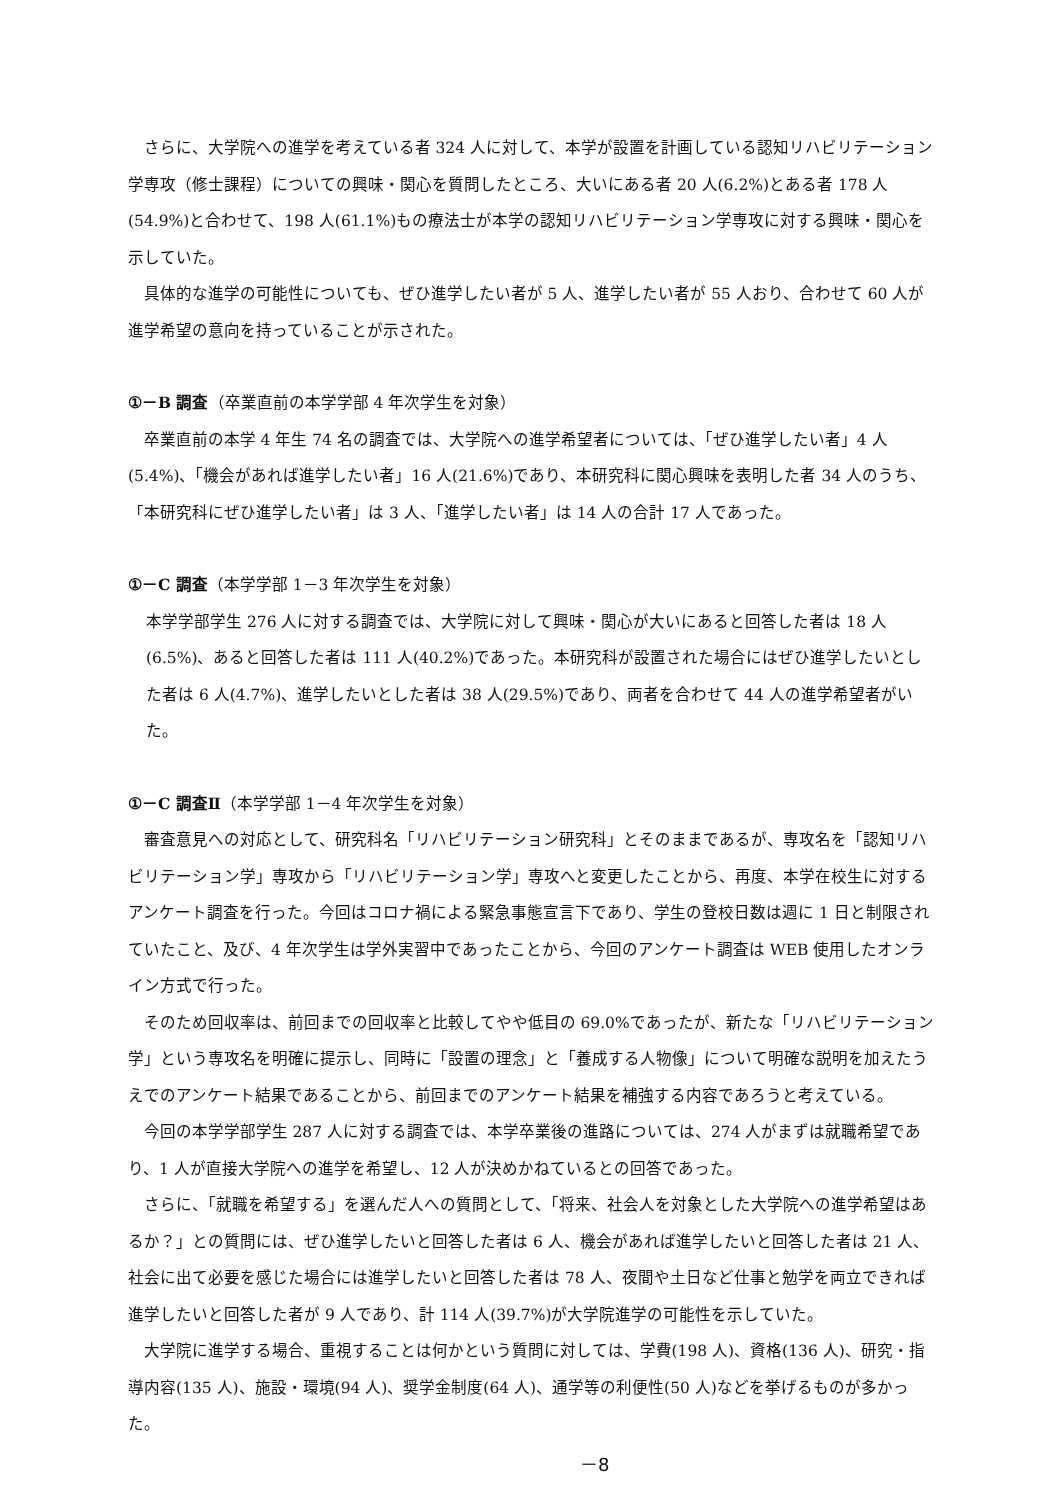さらに、大学院への進学を考えている者 324 人に対して、本学が設置を計画している認知リハビリテーション学専攻（修士課程）についての興味・関心を質問したところ、大いにある者 20 人(6.2%)とある者 178 人(54.9%)と合わせて、198 人(61.1%)もの療法士が本学の認知リハビリテーション学専攻に対する興味・関心を示していた。
具体的な進学の可能性についても、ぜひ進学したい者が 5 人、進学したい者が 55 人おり、合わせて 60 人が進学希望の意向を持っていることが示された。
①－B 調査（卒業直前の本学学部 4 年次学生を対象）
卒業直前の本学 4 年生 74 名の調査では、大学院への進学希望者については、「ぜひ進学したい者」4 人(5.4%)、「機会があれば進学したい者」16 人(21.6%)であり、本研究科に関心興味を表明した者 34 人のうち、「本研究科にぜひ進学したい者」は 3 人、「進学したい者」は 14 人の合計 17 人であった。
①－C 調査（本学学部 1－3 年次学生を対象）
本学学部学生 276 人に対する調査では、大学院に対して興味・関心が大いにあると回答した者は 18 人(6.5%)、あると回答した者は 111 人(40.2%)であった。本研究科が設置された場合にはぜひ進学したいとした者は 6 人(4.7%)、進学したいとした者は 38 人(29.5%)であり、両者を合わせて 44 人の進学希望者がいた。
①－C 調査Ⅱ（本学学部 1－4 年次学生を対象）
審査意見への対応として、研究科名「リハビリテーション研究科」とそのままであるが、専攻名を「認知リハビリテーション学」専攻から「リハビリテーション学」専攻へと変更したことから、再度、本学在校生に対するアンケート調査を行った。今回はコロナ禍による緊急事態宣言下であり、学生の登校日数は週に 1 日と制限されていたこと、及び、4 年次学生は学外実習中であったことから、今回のアンケート調査は WEB 使用したオンライン方式で行った。
そのため回収率は、前回までの回収率と比較してやや低目の 69.0%であったが、新たな「リハビリテーション学」という専攻名を明確に提示し、同時に「設置の理念」と「養成する人物像」について明確な説明を加えたうえでのアンケート結果であることから、前回までのアンケート結果を補強する内容であろうと考えている。
今回の本学学部学生 287 人に対する調査では、本学卒業後の進路については、274 人がまずは就職希望であり、1 人が直接大学院への進学を希望し、12 人が決めかねているとの回答であった。
さらに、「就職を希望する」を選んだ人への質問として、「将来、社会人を対象とした大学院への進学希望はあるか？」との質問には、ぜひ進学したいと回答した者は 6 人、機会があれば進学したいと回答した者は 21 人、社会に出て必要を感じた場合には進学したいと回答した者は 78 人、夜間や土日など仕事と勉学を両立できれば進学したいと回答した者が 9 人であり、計 114 人(39.7%)が大学院進学の可能性を示していた。
大学院に進学する場合、重視することは何かという質問に対しては、学費(198 人)、資格(136 人)、研究・指導内容(135 人)、施設・環境(94 人)、奨学金制度(64 人)、通学等の利便性(50 人)などを挙げるものが多かった。
－8